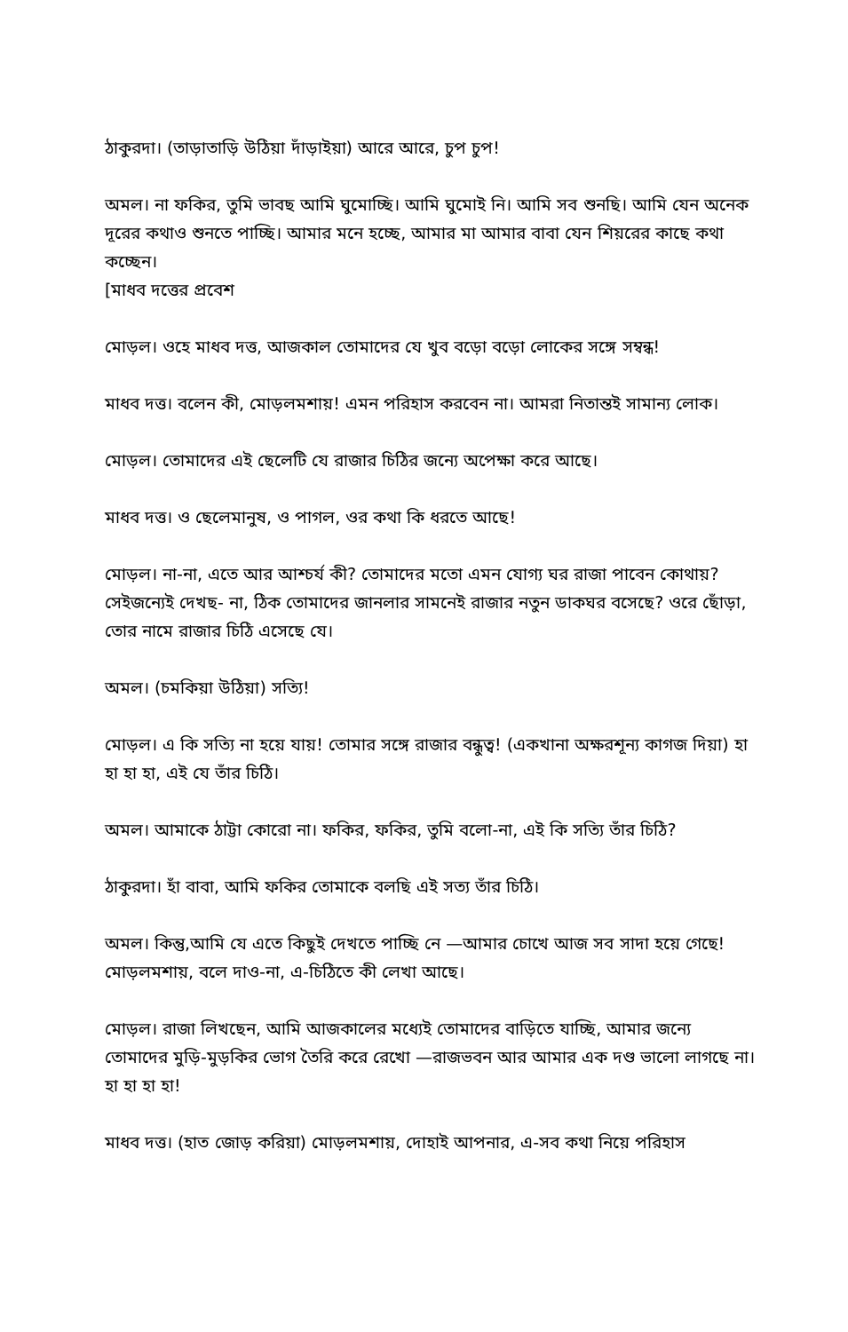ঠাকুরদা। (তাড়াতাড়ি উঠিয়া দাঁড়াইয়া) আরে আরে, চুপ চুপ!
অমল। না ফকির, তুমি ভাবছ আমি ঘুমোচ্ছি। আমি ঘুমোই নি। আমি সব শুনছি। আমি যেন অনেক দূরের কথাও শুনতে পাচ্ছি। আমার মনে হচ্ছে, আমার মা আমার বাবা যেন শিয়রের কাছে কথা কচ্ছেন।
[মাধব দত্তের প্রবেশ
মোড়ল। ওহে মাধব দত্ত, আজকাল তোমাদের যে খুব বড়ো বড়ো লোকের সঙ্গে সম্বন্ধ!
মাধব দত্ত। বলেন কী, মোড়লমশায়! এমন পরিহাস করবেন না। আমরা নিতান্তই সামান্য লোক।
মোড়ল। তোমাদের এই ছেলেটি যে রাজার চিঠির জন্যে অপেক্ষা করে আছে।
মাধব দত্ত। ও ছেলেমানুষ, ও পাগল, ওর কথা কি ধরতে আছে!
মোড়ল। না-না, এতে আর আশ্চর্য কী? তোমাদের মতো এমন যোগ্য ঘর রাজা পাবেন কোথায়? সেইজন্যেই দেখছ- না, ঠিক তোমাদের জানলার সামনেই রাজার নতুন ডাকঘর বসেছে? ওরে ছোঁড়া, তোর নামে রাজার চিঠি এসেছে যে।
অমল। (চমকিয়া উঠিয়া) সত্যি!
মোড়ল। এ কি সত্যি না হয়ে যায়! তোমার সঙ্গে রাজার বন্ধুত্ব! (একখানা অক্ষরশূন্য কাগজ দিয়া) হা হা হা হা, এই যে তাঁর চিঠি।
অমল। আমাকে ঠাট্টা কোরো না। ফকির, ফকির, তুমি বলো-না, এই কি সত্যি তাঁর চিঠি?
ঠাকুরদা। হাঁ বাবা, আমি ফকির তোমাকে বলছি এই সত্য তাঁর চিঠি।
অমল। কিন্তু,আমি যে এতে কিছুই দেখতে পাচ্ছি নে —আমার চোখে আজ সব সাদা হয়ে গেছে! মোড়লমশায়, বলে দাও-না, এ-চিঠিতে কী লেখা আছে।
মোড়ল। রাজা লিখছেন, আমি আজকালের মধ্যেই তোমাদের বাড়িতে যাচ্ছি, আমার জন্যে তোমাদের মুড়ি-মুড়কির ভোগ তৈরি করে রেখো —রাজভবন আর আমার এক দণ্ড ভালো লাগছে না। হা হা হা হা!
মাধব দত্ত। (হাত জোড় করিয়া) মোড়লমশায়, দোহাই আপনার, এ-সব কথা নিয়ে পরিহাস